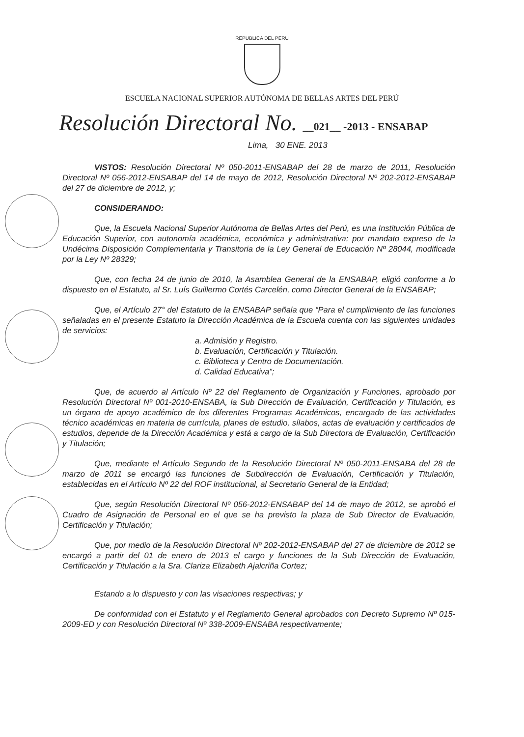REPUBLICA DEL PERU
ESCUELA NACIONAL SUPERIOR AUTÓNOMA DE BELLAS ARTES DEL PERÚ
Resolución Directoral No. __021__ -2013 - ENSABAP
Lima, 30 ENE. 2013
VISTOS: Resolución Directoral Nº 050-2011-ENSABAP del 28 de marzo de 2011, Resolución Directoral Nº 056-2012-ENSABAP del 14 de mayo de 2012, Resolución Directoral Nº 202-2012-ENSABAP del 27 de diciembre de 2012, y;
CONSIDERANDO:
Que, la Escuela Nacional Superior Autónoma de Bellas Artes del Perú, es una Institución Pública de Educación Superior, con autonomía académica, económica y administrativa; por mandato expreso de la Undécima Disposición Complementaria y Transitoria de la Ley General de Educación Nº 28044, modificada por la Ley Nº 28329;
Que, con fecha 24 de junio de 2010, la Asamblea General de la ENSABAP, eligió conforme a lo dispuesto en el Estatuto, al Sr. Luís Guillermo Cortés Carcelén, como Director General de la ENSABAP;
Que, el Artículo 27° del Estatuto de la ENSABAP señala que “Para el cumplimiento de las funciones señaladas en el presente Estatuto la Dirección Académica de la Escuela cuenta con las siguientes unidades de servicios:
a. Admisión y Registro.
b. Evaluación, Certificación y Titulación.
c. Biblioteca y Centro de Documentación.
d. Calidad Educativa”;
Que, de acuerdo al Artículo Nº 22 del Reglamento de Organización y Funciones, aprobado por Resolución Directoral Nº 001-2010-ENSABA, la Sub Dirección de Evaluación, Certificación y Titulación, es un órgano de apoyo académico de los diferentes Programas Académicos, encargado de las actividades técnico académicas en materia de currícula, planes de estudio, sílabos, actas de evaluación y certificados de estudios, depende de la Dirección Académica y está a cargo de la Sub Directora de Evaluación, Certificación y Titulación;
Que, mediante el Artículo Segundo de la Resolución Directoral Nº 050-2011-ENSABA del 28 de marzo de 2011 se encargó las funciones de Subdirección de Evaluación, Certificación y Titulación, establecidas en el Artículo Nº 22 del ROF institucional, al Secretario General de la Entidad;
Que, según Resolución Directoral Nº 056-2012-ENSABAP del 14 de mayo de 2012, se aprobó el Cuadro de Asignación de Personal en el que se ha previsto la plaza de Sub Director de Evaluación, Certificación y Titulación;
Que, por medio de la Resolución Directoral Nº 202-2012-ENSABAP del 27 de diciembre de 2012 se encargó a partir del 01 de enero de 2013 el cargo y funciones de la Sub Dirección de Evaluación, Certificación y Titulación a la Sra. Clariza Elizabeth Ajalcriña Cortez;
Estando a lo dispuesto y con las visaciones respectivas; y
De conformidad con el Estatuto y el Reglamento General aprobados con Decreto Supremo Nº 015-2009-ED y con Resolución Directoral Nº 338-2009-ENSABA respectivamente;